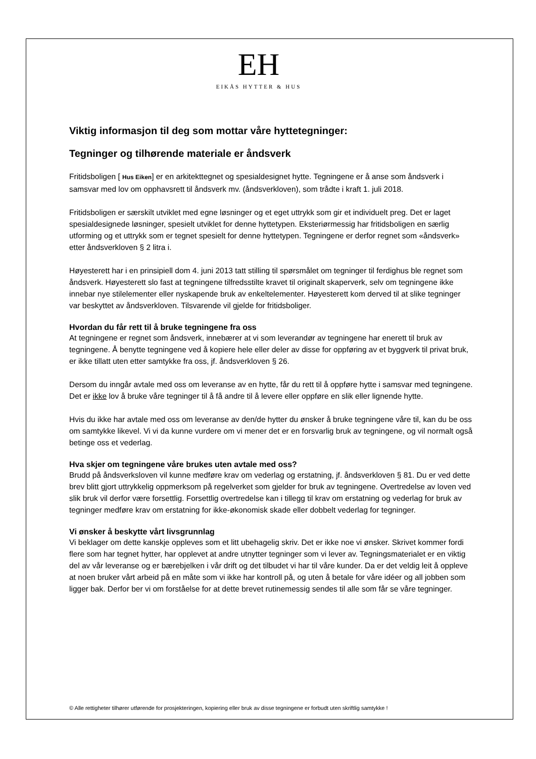EH
EIKÅS HYTTER & HUS
Viktig informasjon til deg som mottar våre hyttetegninger:
Tegninger og tilhørende materiale er åndsverk
Fritidsboligen [ Hus Eiken] er en arkitekttegnet og spesialdesignet hytte. Tegningene er å anse som åndsverk i samsvar med lov om opphavsrett til åndsverk mv. (åndsverkloven), som trådte i kraft 1. juli 2018.
Fritidsboligen er særskilt utviklet med egne løsninger og et eget uttrykk som gir et individuelt preg. Det er laget spesialdesignede løsninger, spesielt utviklet for denne hyttetypen. Eksteriørmessig har fritidsboligen en særlig utforming og et uttrykk som er tegnet spesielt for denne hyttetypen. Tegningene er derfor regnet som «åndsverk» etter åndsverkloven § 2 litra i.
Høyesterett har i en prinsipiell dom 4. juni 2013 tatt stilling til spørsmålet om tegninger til ferdighus ble regnet som åndsverk. Høyesterett slo fast at tegningene tilfredsstilte kravet til originalt skaperverk, selv om tegningene ikke innebar nye stilelementer eller nyskapende bruk av enkeltelementer. Høyesterett kom derved til at slike tegninger var beskyttet av åndsverkloven. Tilsvarende vil gjelde for fritidsboliger.
Hvordan du får rett til å bruke tegningene fra oss
At tegningene er regnet som åndsverk, innebærer at vi som leverandør av tegningene har enerett til bruk av tegningene. Å benytte tegningene ved å kopiere hele eller deler av disse for oppføring av et byggverk til privat bruk, er ikke tillatt uten etter samtykke fra oss, jf. åndsverkloven § 26.
Dersom du inngår avtale med oss om leveranse av en hytte, får du rett til å oppføre hytte i samsvar med tegningene. Det er ikke lov å bruke våre tegninger til å få andre til å levere eller oppføre en slik eller lignende hytte.
Hvis du ikke har avtale med oss om leveranse av den/de hytter du ønsker å bruke tegningene våre til, kan du be oss om samtykke likevel. Vi vi da kunne vurdere om vi mener det er en forsvarlig bruk av tegningene, og vil normalt også betinge oss et vederlag.
Hva skjer om tegningene våre brukes uten avtale med oss?
Brudd på åndsverksloven vil kunne medføre krav om vederlag og erstatning, jf. åndsverkloven § 81. Du er ved dette brev blitt gjort uttrykkelig oppmerksom på regelverket som gjelder for bruk av tegningene. Overtredelse av loven ved slik bruk vil derfor være forsettlig. Forsettlig overtredelse kan i tillegg til krav om erstatning og vederlag for bruk av tegninger medføre krav om erstatning for ikke-økonomisk skade eller dobbelt vederlag for tegninger.
Vi ønsker å beskytte vårt livsgrunnlag
Vi beklager om dette kanskje oppleves som et litt ubehagelig skriv. Det er ikke noe vi ønsker. Skrivet kommer fordi flere som har tegnet hytter, har opplevet at andre utnytter tegninger som vi lever av. Tegningsmaterialet er en viktig del av vår leveranse og er bærebjelken i vår drift og det tilbudet vi har til våre kunder. Da er det veldig leit å oppleve at noen bruker vårt arbeid på en måte som vi ikke har kontroll på, og uten å betale for våre idéer og all jobben som ligger bak. Derfor ber vi om forståelse for at dette brevet rutinemessig sendes til alle som får se våre tegninger.
© Alle rettigheter tilhører utførende for prosjekteringen, kopiering eller bruk av disse tegningene er forbudt uten skriftlig samtykke !